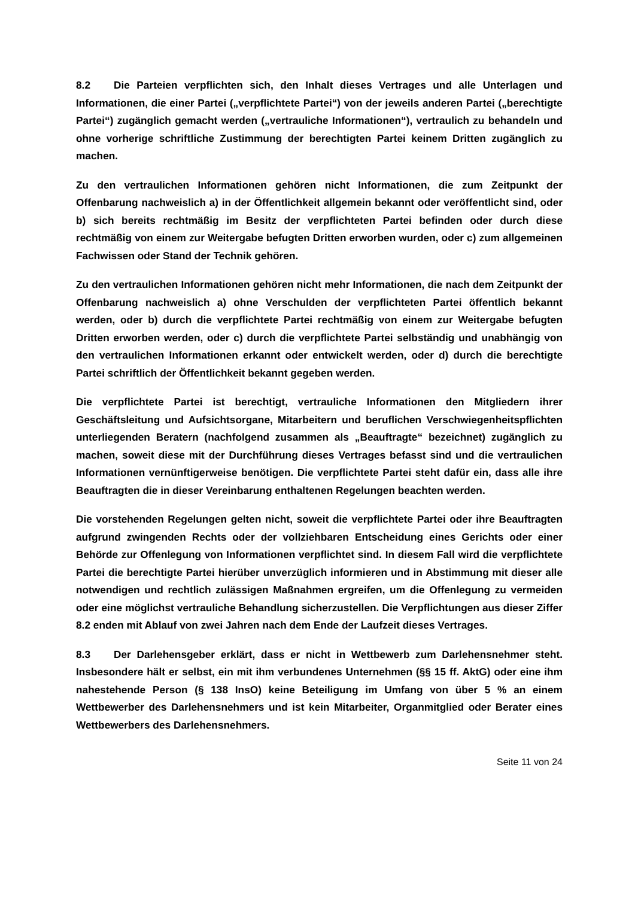8.2 Die Parteien verpflichten sich, den Inhalt dieses Vertrages und alle Unterlagen und Informationen, die einer Partei („verpflichtete Partei“) von der jeweils anderen Partei („berechtigte Partei“) zugänglich gemacht werden („vertrauliche Informationen“), vertraulich zu behandeln und ohne vorherige schriftliche Zustimmung der berechtigten Partei keinem Dritten zugänglich zu machen.
Zu den vertraulichen Informationen gehören nicht Informationen, die zum Zeitpunkt der Offenbarung nachweislich a) in der Öffentlichkeit allgemein bekannt oder veröffentlicht sind, oder b) sich bereits rechtmäßig im Besitz der verpflichteten Partei befinden oder durch diese rechtmäßig von einem zur Weitergabe befugten Dritten erworben wurden, oder c) zum allgemeinen Fachwissen oder Stand der Technik gehören.
Zu den vertraulichen Informationen gehören nicht mehr Informationen, die nach dem Zeitpunkt der Offenbarung nachweislich a) ohne Verschulden der verpflichteten Partei öffentlich bekannt werden, oder b) durch die verpflichtete Partei rechtmäßig von einem zur Weitergabe befugten Dritten erworben werden, oder c) durch die verpflichtete Partei selbständig und unabhängig von den vertraulichen Informationen erkannt oder entwickelt werden, oder d) durch die berechtigte Partei schriftlich der Öffentlichkeit bekannt gegeben werden.
Die verpflichtete Partei ist berechtigt, vertrauliche Informationen den Mitgliedern ihrer Geschäftsleitung und Aufsichtsorgane, Mitarbeitern und beruflichen Verschwiegenheitspflichten unterliegenden Beratern (nachfolgend zusammen als „Beauftragte“ bezeichnet) zugänglich zu machen, soweit diese mit der Durchführung dieses Vertrages befasst sind und die vertraulichen Informationen vernünftigerweise benötigen. Die verpflichtete Partei steht dafür ein, dass alle ihre Beauftragten die in dieser Vereinbarung enthaltenen Regelungen beachten werden.
Die vorstehenden Regelungen gelten nicht, soweit die verpflichtete Partei oder ihre Beauftragten aufgrund zwingenden Rechts oder der vollziehbaren Entscheidung eines Gerichts oder einer Behörde zur Offenlegung von Informationen verpflichtet sind. In diesem Fall wird die verpflichtete Partei die berechtigte Partei hierüber unverzüglich informieren und in Abstimmung mit dieser alle notwendigen und rechtlich zulässigen Maßnahmen ergreifen, um die Offenlegung zu vermeiden oder eine möglichst vertrauliche Behandlung sicherzustellen. Die Verpflichtungen aus dieser Ziffer 8.2 enden mit Ablauf von zwei Jahren nach dem Ende der Laufzeit dieses Vertrages.
8.3 Der Darlehensgeber erklärt, dass er nicht in Wettbewerb zum Darlehensnehmer steht. Insbesondere hält er selbst, ein mit ihm verbundenes Unternehmen (§§ 15 ff. AktG) oder eine ihm nahestehende Person (§ 138 InsO) keine Beteiligung im Umfang von über 5 % an einem Wettbewerber des Darlehensnehmers und ist kein Mitarbeiter, Organmitglied oder Berater eines Wettbewerbers des Darlehensnehmers.
Seite 11 von 24